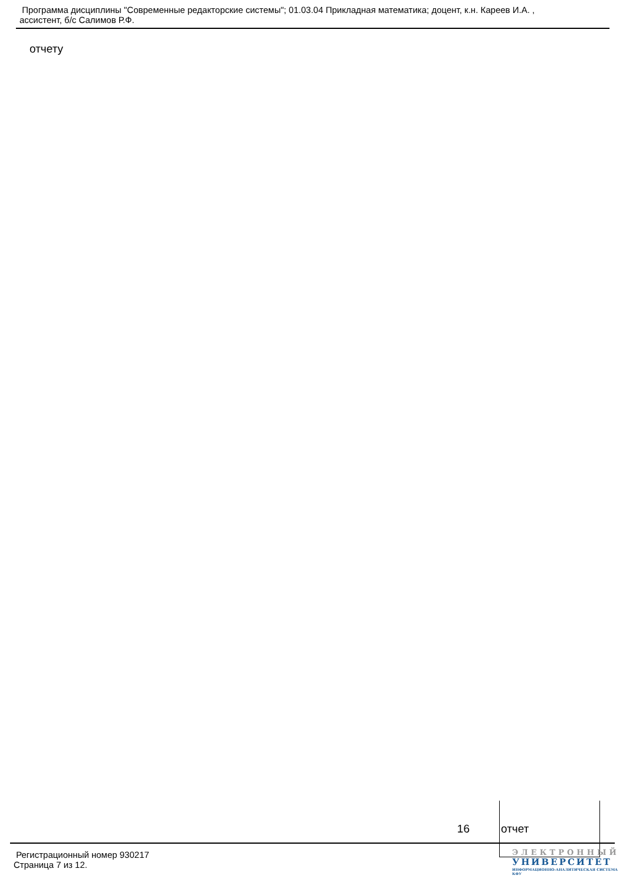Программа дисциплины "Современные редакторские системы"; 01.03.04 Прикладная математика; доцент, к.н. Кареев И.А. ,
ассистент, б/с Салимов Р.Ф.
отчету
| 16 | отчет |
Регистрационный номер 930217
Страница 7 из 12.
ЭЛЕКТРОННЫЙ
УНИВЕРСИТЕТ
ИНФОРМАЦИОННО-АНАЛИТИЧЕСКАЯ СИСТЕМА КФУ